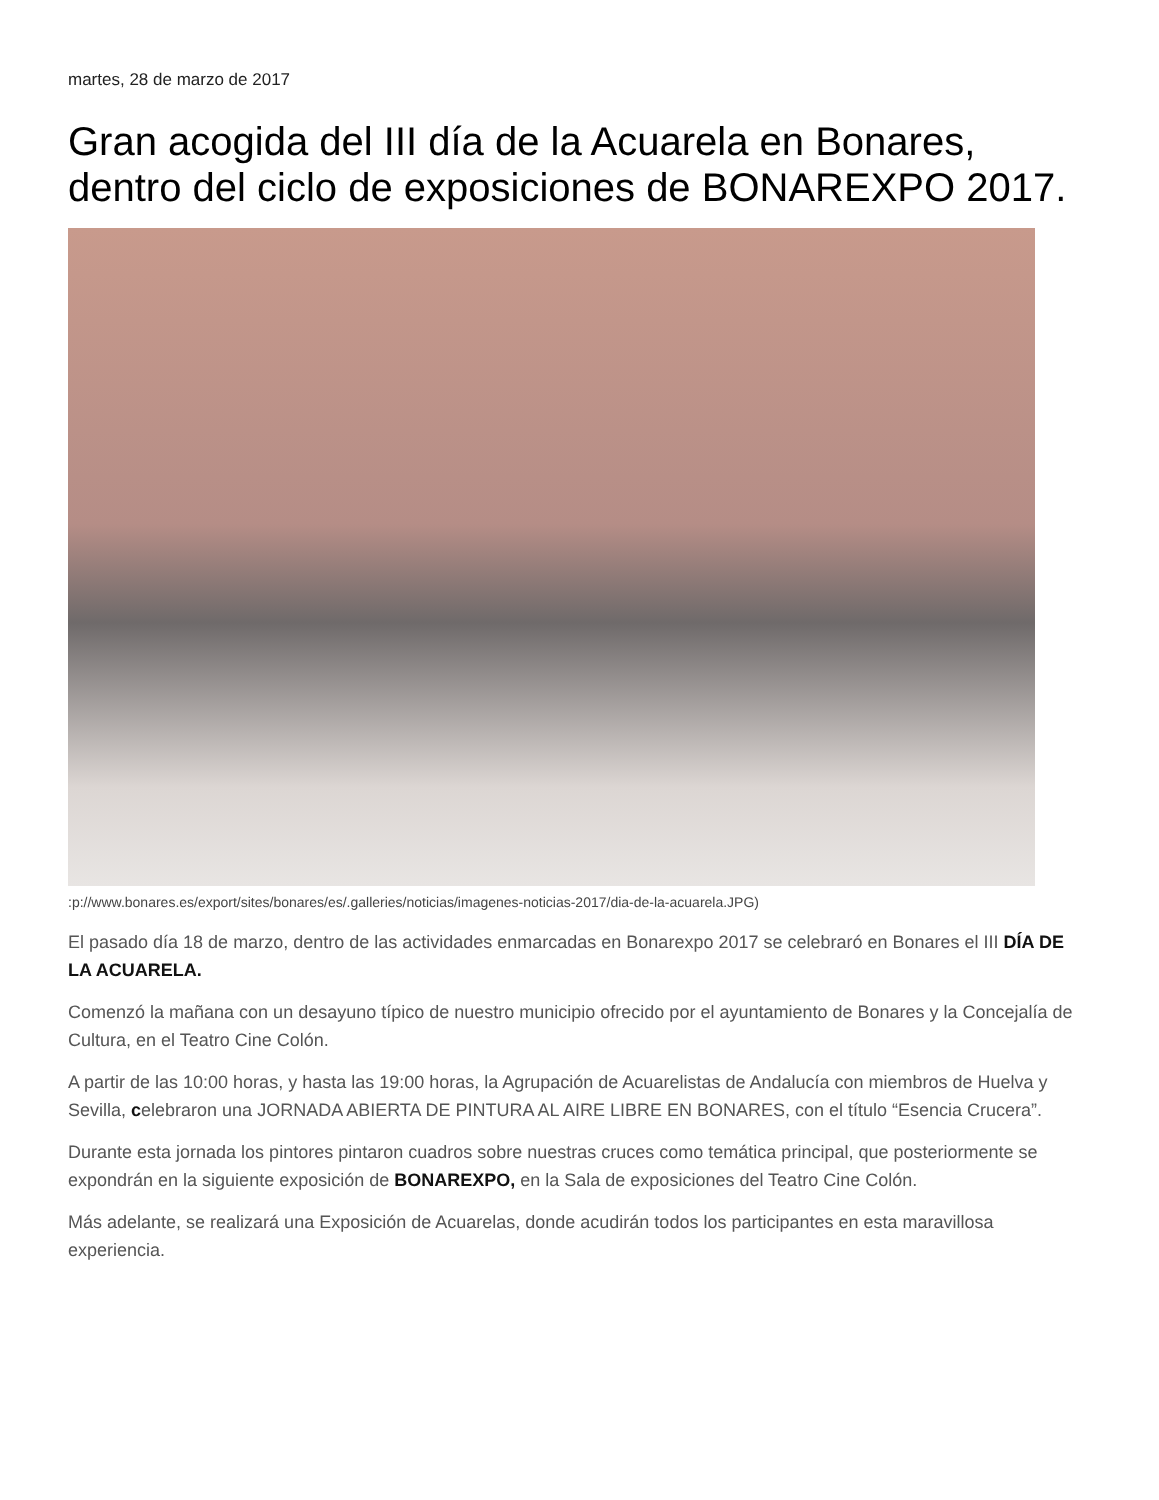martes, 28 de marzo de 2017
Gran acogida del III día de la Acuarela en Bonares, dentro del ciclo de exposiciones de BONAREXPO 2017.
:p://www.bonares.es/export/sites/bonares/es/.galleries/noticias/imagenes-noticias-2017/dia-de-la-acuarela.JPG)
El pasado día 18 de marzo, dentro de las actividades enmarcadas en Bonarexpo 2017 se celebraró en Bonares el III DÍA DE LA ACUARELA.
Comenzó la mañana con un desayuno típico de nuestro municipio ofrecido por el ayuntamiento de Bonares y la Concejalía de Cultura, en el Teatro Cine Colón.
A partir de las 10:00 horas, y hasta las 19:00 horas, la Agrupación de Acuarelistas de Andalucía con miembros de Huelva y Sevilla, celebraron una JORNADA ABIERTA DE PINTURA AL AIRE LIBRE EN BONARES, con el título “Esencia Crucera”.
Durante esta jornada los pintores pintaron cuadros sobre nuestras cruces como temática principal, que posteriormente se expondrán en la siguiente exposición de BONAREXPO, en la Sala de exposiciones del Teatro Cine Colón.
Más adelante, se realizará una Exposición de Acuarelas, donde acudirán todos los participantes en esta maravillosa experiencia.